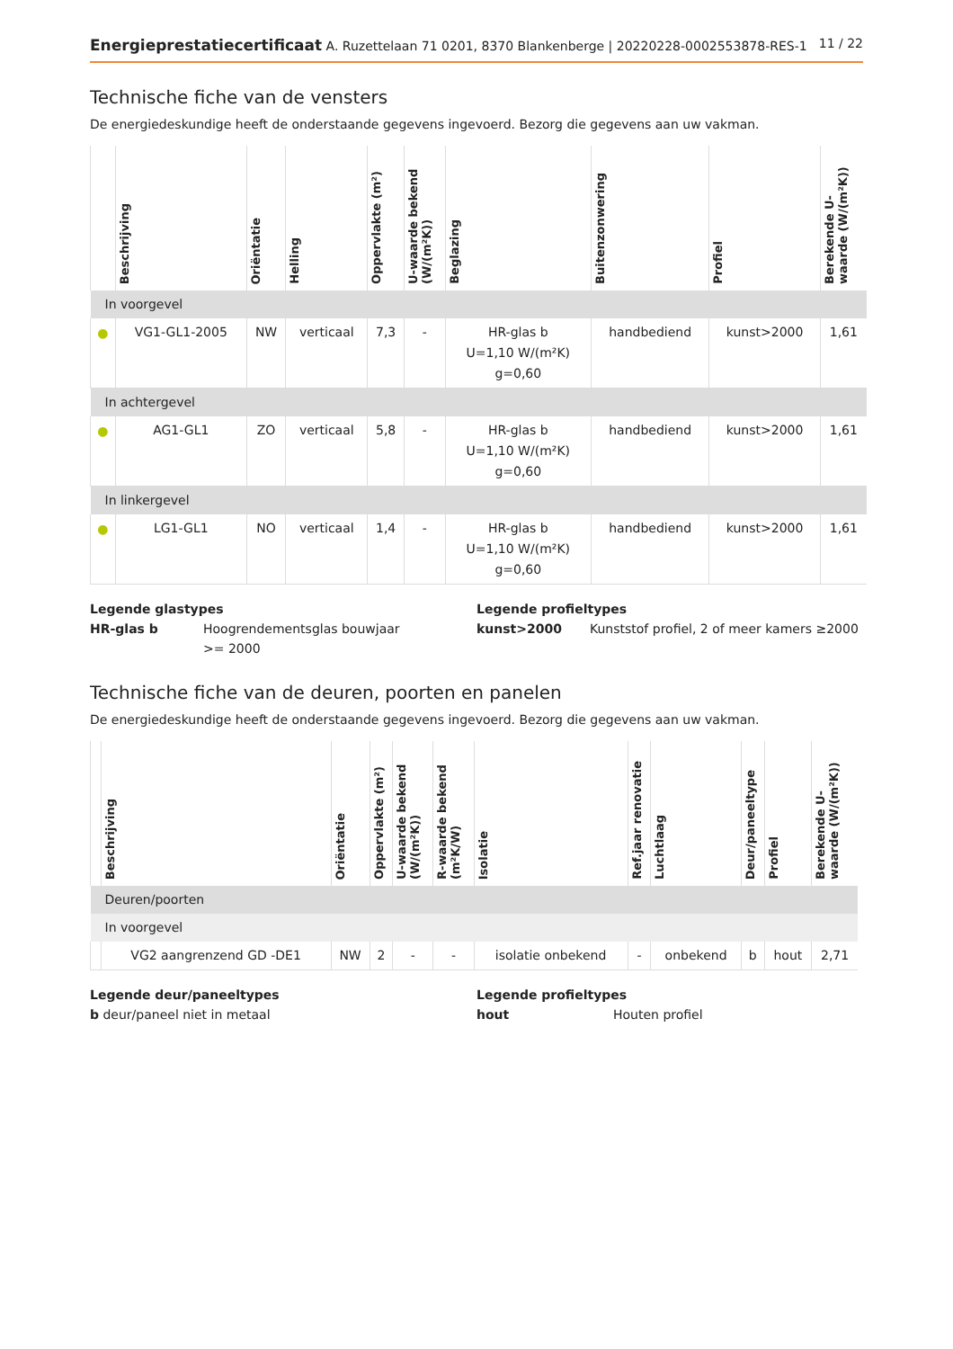Energieprestatiecertificaat A. Ruzettelaan 71 0201, 8370 Blankenberge | 20220228-0002553878-RES-1
11 / 22
Technische fiche van de vensters
De energiedeskundige heeft de onderstaande gegevens ingevoerd. Bezorg die gegevens aan uw vakman.
| | Beschrijving | Oriëntatie | Helling | Oppervlakte (m²) | U-waarde bekend (W/(m²K)) | Beglazing | Buitenzonwering | Profiel | Berekende U-waarde (W/(m²K)) |
| --- | --- | --- | --- | --- | --- | --- | --- | --- | --- |
| In voorgevel | | | | | | | | | |
| ● | VG1-GL1-2005 | NW | verticaal | 7,3 | - | HR-glas b U=1,10 W/(m²K) g=0,60 | handbediend | kunst>2000 | 1,61 |
| In achtergevel | | | | | | | | | |
| ● | AG1-GL1 | ZO | verticaal | 5,8 | - | HR-glas b U=1,10 W/(m²K) g=0,60 | handbediend | kunst>2000 | 1,61 |
| In linkergevel | | | | | | | | | |
| ● | LG1-GL1 | NO | verticaal | 1,4 | - | HR-glas b U=1,10 W/(m²K) g=0,60 | handbediend | kunst>2000 | 1,61 |
Legende glastypes
HR-glas b Hoogrendementsglas bouwjaar >= 2000
Legende profieltypes
kunst>2000 Kunststof profiel, 2 of meer kamers ≥2000
Technische fiche van de deuren, poorten en panelen
De energiedeskundige heeft de onderstaande gegevens ingevoerd. Bezorg die gegevens aan uw vakman.
| | Beschrijving | Oriëntatie | Oppervlakte (m²) | U-waarde bekend (W/(m²K)) | R-waarde bekend (m²K/W) | Isolatie | Ref.jaar renovatie | Luchtlaag | Deur/paneeltype | Profiel | Berekende U-waarde (W/(m²K)) |
| --- | --- | --- | --- | --- | --- | --- | --- | --- | --- | --- | --- |
| Deuren/poorten | | | | | | | | | | | |
| In voorgevel | | | | | | | | | | | |
| | VG2 aangrenzend GD -DE1 | NW | 2 | - | - | isolatie onbekend | - | onbekend | b | hout | 2,71 |
Legende deur/paneeltypes
b deur/paneel niet in metaal
Legende profieltypes
hout Houten profiel